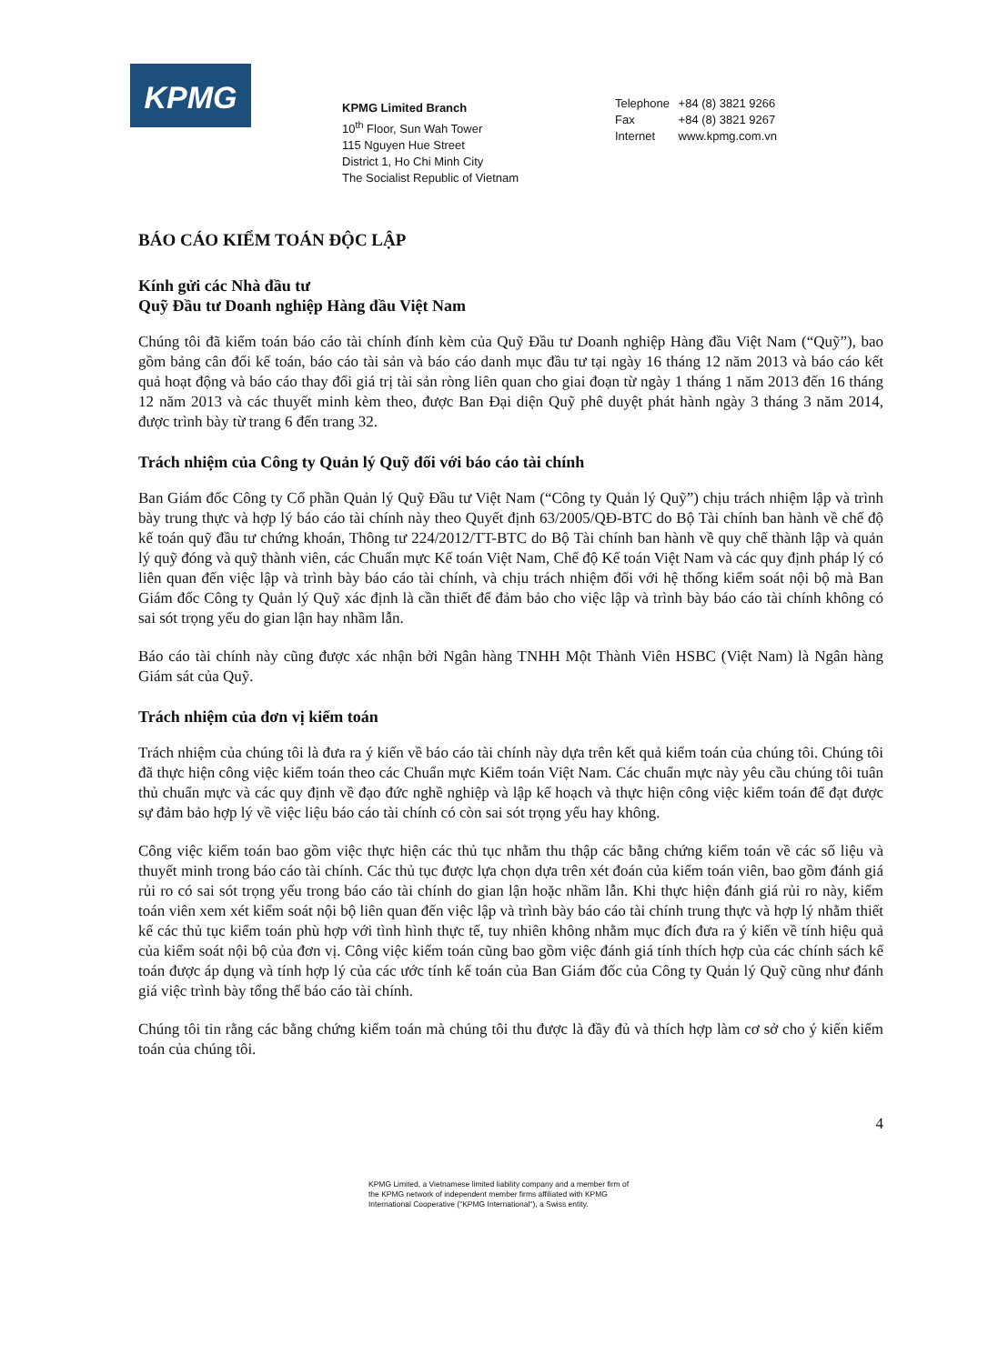KPMG
KPMG Limited Branch
10<sup>th</sup> Floor, Sun Wah Tower
115 Nguyen Hue Street
District 1, Ho Chi Minh City
The Socialist Republic of Vietnam
Telephone +84 (8) 3821 9266
Fax +84 (8) 3821 9267
Internet www.kpmg.com.vn
BÁO CÁO KIỂM TOÁN ĐỘC LẬP
Kính gửi các Nhà đầu tư
Quỹ Đầu tư Doanh nghiệp Hàng đầu Việt Nam
Chúng tôi đã kiểm toán báo cáo tài chính đính kèm của Quỹ Đầu tư Doanh nghiệp Hàng đầu Việt Nam (“Quỹ”), bao gồm bảng cân đối kế toán, báo cáo tài sản và báo cáo danh mục đầu tư tại ngày 16 tháng 12 năm 2013 và báo cáo kết quả hoạt động và báo cáo thay đổi giá trị tài sản ròng liên quan cho giai đoạn từ ngày 1 tháng 1 năm 2013 đến 16 tháng 12 năm 2013 và các thuyết minh kèm theo, được Ban Đại diện Quỹ phê duyệt phát hành ngày 3 tháng 3 năm 2014, được trình bày từ trang 6 đến trang 32.
Trách nhiệm của Công ty Quản lý Quỹ đối với báo cáo tài chính
Ban Giám đốc Công ty Cổ phần Quản lý Quỹ Đầu tư Việt Nam (“Công ty Quản lý Quỹ”) chịu trách nhiệm lập và trình bày trung thực và hợp lý báo cáo tài chính này theo Quyết định 63/2005/QĐ-BTC do Bộ Tài chính ban hành về chế độ kế toán quỹ đầu tư chứng khoán, Thông tư 224/2012/TT-BTC do Bộ Tài chính ban hành về quy chế thành lập và quản lý quỹ đóng và quỹ thành viên, các Chuẩn mực Kế toán Việt Nam, Chế độ Kế toán Việt Nam và các quy định pháp lý có liên quan đến việc lập và trình bày báo cáo tài chính, và chịu trách nhiệm đối với hệ thống kiểm soát nội bộ mà Ban Giám đốc Công ty Quản lý Quỹ xác định là cần thiết để đảm bảo cho việc lập và trình bày báo cáo tài chính không có sai sót trọng yếu do gian lận hay nhầm lẫn.
Báo cáo tài chính này cũng được xác nhận bởi Ngân hàng TNHH Một Thành Viên HSBC (Việt Nam) là Ngân hàng Giám sát của Quỹ.
Trách nhiệm của đơn vị kiểm toán
Trách nhiệm của chúng tôi là đưa ra ý kiến về báo cáo tài chính này dựa trên kết quả kiểm toán của chúng tôi. Chúng tôi đã thực hiện công việc kiểm toán theo các Chuẩn mực Kiểm toán Việt Nam. Các chuẩn mực này yêu cầu chúng tôi tuân thủ chuẩn mực và các quy định về đạo đức nghề nghiệp và lập kế hoạch và thực hiện công việc kiểm toán để đạt được sự đảm bảo hợp lý về việc liệu báo cáo tài chính có còn sai sót trọng yếu hay không.
Công việc kiểm toán bao gồm việc thực hiện các thủ tục nhằm thu thập các bằng chứng kiểm toán về các số liệu và thuyết minh trong báo cáo tài chính. Các thủ tục được lựa chọn dựa trên xét đoán của kiểm toán viên, bao gồm đánh giá rủi ro có sai sót trọng yếu trong báo cáo tài chính do gian lận hoặc nhầm lẫn. Khi thực hiện đánh giá rủi ro này, kiểm toán viên xem xét kiểm soát nội bộ liên quan đến việc lập và trình bày báo cáo tài chính trung thực và hợp lý nhằm thiết kế các thủ tục kiểm toán phù hợp với tình hình thực tế, tuy nhiên không nhằm mục đích đưa ra ý kiến về tính hiệu quả của kiểm soát nội bộ của đơn vị. Công việc kiểm toán cũng bao gồm việc đánh giá tính thích hợp của các chính sách kế toán được áp dụng và tính hợp lý của các ước tính kế toán của Ban Giám đốc của Công ty Quản lý Quỹ cũng như đánh giá việc trình bày tổng thể báo cáo tài chính.
Chúng tôi tin rằng các bằng chứng kiểm toán mà chúng tôi thu được là đầy đủ và thích hợp làm cơ sở cho ý kiến kiểm toán của chúng tôi.
4
KPMG Limited, a Vietnamese limited liability company and a member firm of the KPMG network of independent member firms affiliated with KPMG International Cooperative ("KPMG International"), a Swiss entity.